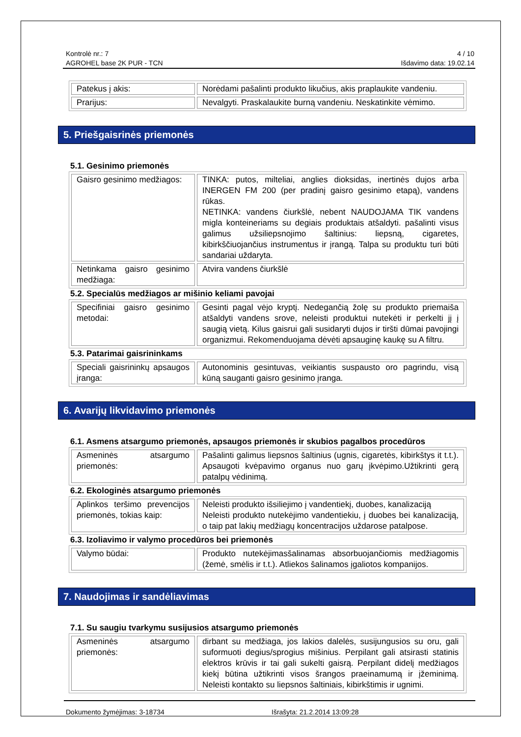Kontrolė nr.: 7
AGROHEL base 2K PUR - TCN
4 / 10
Išdavimo data: 19.02.14
| Patekus į akis: | Norėdami pašalinti produkto likučius, akis praplaukite vandeniu. |
| Prarijus: | Nevalgyti. Praskalaukite burną vandeniu. Neskatinkite vėmimo. |
5. Priešgaisrinės priemonės
5.1. Gesinimo priemonės
| Gaisro gesinimo medžiagos: | TINKA: putos, milteliai, anglies dioksidas, inertinės dujos arba INERGEN FM 200 (per pradinį gaisro gesinimo etapą), vandens rūkas. NETINKA: vandens čiurkšlė, nebent NAUDOJAMA TIK vandens migla konteineriams su degiais produktais atšaldyti. pašalinti visus galimus užsiliepsnojimo šaltinius: liepsną, cigaretes, kibirkščiuojančius instrumentus ir įrangą. Talpa su produktu turi būti sandariai uždaryta. |
| Netinkama gaisro gesinimo medžiaga: | Atvira vandens čiurkšlė |
5.2. Specialūs medžiagos ar mišinio keliami pavojai
| Specifiniai gaisro gesinimo metodai: | Gesinti pagal vėjo kryptį. Nedegančią žolę su produkto priemaiša atšaldyti vandens srove, neleisti produktui nutekėti ir perkelti jį į saugią vietą. Kilus gaisrui gali susidaryti dujos ir tiršti dūmai pavojingi organizmui. Rekomenduojama dėvėti apsauginę kaukę su A filtru. |
5.3. Patarimai gaisrininkams
| Speciali gaisrininkų apsaugos įranga: | Autonominis gesintuvas, veikiantis suspausto oro pagrindu, visą kūną sauganti gaisro gesinimo įranga. |
6. Avarijų likvidavimo priemonės
6.1. Asmens atsargumo priemonės, apsaugos priemonės ir skubios pagalbos procedūros
| Asmeninės atsargumo priemonės: | Pašalinti galimus liepsnos šaltinius (ugnis, cigaretės, kibirkštys it t.t.). Apsaugoti kvėpavimo organus nuo garų įkvėpimo.Užtikrinti gerą patalpų vėdinimą. |
6.2. Ekologinės atsargumo priemonės
| Aplinkos teršimo prevencijos priemonės, tokias kaip: | Neleisti produkto išsiliejimo į vandentiekį, duobes, kanalizaciją Neleisti produkto nutekėjimo vandentiekiu, į duobes bei kanalizaciją, o taip pat lakių medžiagų koncentracijos uždarose patalpose. |
6.3. Izoliavimo ir valymo procedūros bei priemonės
| Valymo būdai: | Produkto nutekėjimasšalinamas absorbuojančiomis medžiagomis (žemė, smėlis ir t.t.). Atliekos šalinamos įgaliotos kompanijos. |
7. Naudojimas ir sandėliavimas
7.1. Su saugiu tvarkymu susijusios atsargumo priemonės
| Asmeninės atsargumo priemonės: | dirbant su medžiaga, jos lakios dalelės, susijungusios su oru, gali suformuoti degius/sprogius mišinius. Perpilant gali atsirasti statinis elektros krūvis ir tai gali sukelti gaisrą. Perpilant didelį medžiagos kiekį būtina užtikrinti visos šrangos praeinamumą ir įžeminimą. Neleisti kontakto su liepsnos šaltiniais, kibirkštimis ir ugnimi. |
Dokumento žymėjimas: 3-18734 Išrašyta: 21.2.2014 13:09:28